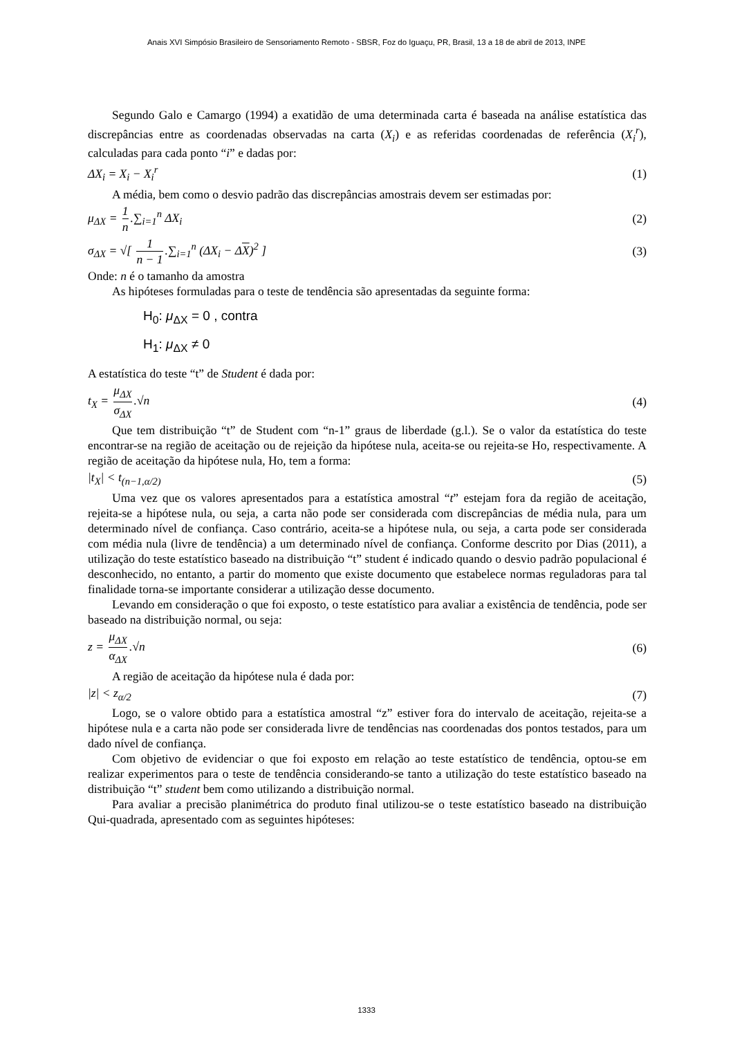Anais XVI Simpósio Brasileiro de Sensoriamento Remoto - SBSR, Foz do Iguaçu, PR, Brasil, 13 a 18 de abril de 2013, INPE
Segundo Galo e Camargo (1994) a exatidão de uma determinada carta é baseada na análise estatística das discrepâncias entre as coordenadas observadas na carta (X<sub>i</sub>) e as referidas coordenadas de referência (X<sub>i</sub><sup>r</sup>), calculadas para cada ponto “i” e dadas por:
ΔX<sub>i</sub> = X<sub>i</sub> − X<sub>i</sub><sup>r</sup> (1)
A média, bem como o desvio padrão das discrepâncias amostrais devem ser estimadas por:
μ<sub>ΔX</sub> = 1 n.∑<sub>i=1</sub><sup>n</sup> ΔX<sub>i</sub> (2)
σ<sub>ΔX</sub> = √[ 1 n − 1.∑<sub>i=1</sub><sup>n</sup> (ΔX<sub>i</sub> − ΔX)<sup>2</sup> ] (3)
Onde: n é o tamanho da amostra
As hipóteses formuladas para o teste de tendência são apresentadas da seguinte forma:
H<sub>0</sub>: μ<sub>ΔX</sub> = 0 , contra
H<sub>1</sub>: μ<sub>ΔX</sub> ≠ 0
A estatística do teste “t” de Student é dada por:
t<sub>X</sub> = μ<sub>ΔX</sub> σ<sub>ΔX</sub>.√n (4)
Que tem distribuição “t” de Student com “n-1” graus de liberdade (g.l.). Se o valor da estatística do teste encontrar-se na região de aceitação ou de rejeição da hipótese nula, aceita-se ou rejeita-se Ho, respectivamente. A região de aceitação da hipótese nula, Ho, tem a forma:
|t<sub>X</sub>| < t<sub>(n−1,α/2)</sub> (5)
Uma vez que os valores apresentados para a estatística amostral “t” estejam fora da região de aceitação, rejeita-se a hipótese nula, ou seja, a carta não pode ser considerada com discrepâncias de média nula, para um determinado nível de confiança. Caso contrário, aceita-se a hipótese nula, ou seja, a carta pode ser considerada com média nula (livre de tendência) a um determinado nível de confiança. Conforme descrito por Dias (2011), a utilização do teste estatístico baseado na distribuição “t” student é indicado quando o desvio padrão populacional é desconhecido, no entanto, a partir do momento que existe documento que estabelece normas reguladoras para tal finalidade torna-se importante considerar a utilização desse documento.
Levando em consideração o que foi exposto, o teste estatístico para avaliar a existência de tendência, pode ser baseado na distribuição normal, ou seja:
z = μ<sub>ΔX</sub> α<sub>ΔX</sub>.√n (6)
A região de aceitação da hipótese nula é dada por:
|z| < z<sub>α/2</sub> (7)
Logo, se o valore obtido para a estatística amostral “z” estiver fora do intervalo de aceitação, rejeita-se a hipótese nula e a carta não pode ser considerada livre de tendências nas coordenadas dos pontos testados, para um dado nível de confiança.
Com objetivo de evidenciar o que foi exposto em relação ao teste estatístico de tendência, optou-se em realizar experimentos para o teste de tendência considerando-se tanto a utilização do teste estatístico baseado na distribuição “t” student bem como utilizando a distribuição normal.
Para avaliar a precisão planimétrica do produto final utilizou-se o teste estatístico baseado na distribuição Qui-quadrada, apresentado com as seguintes hipóteses:
1333